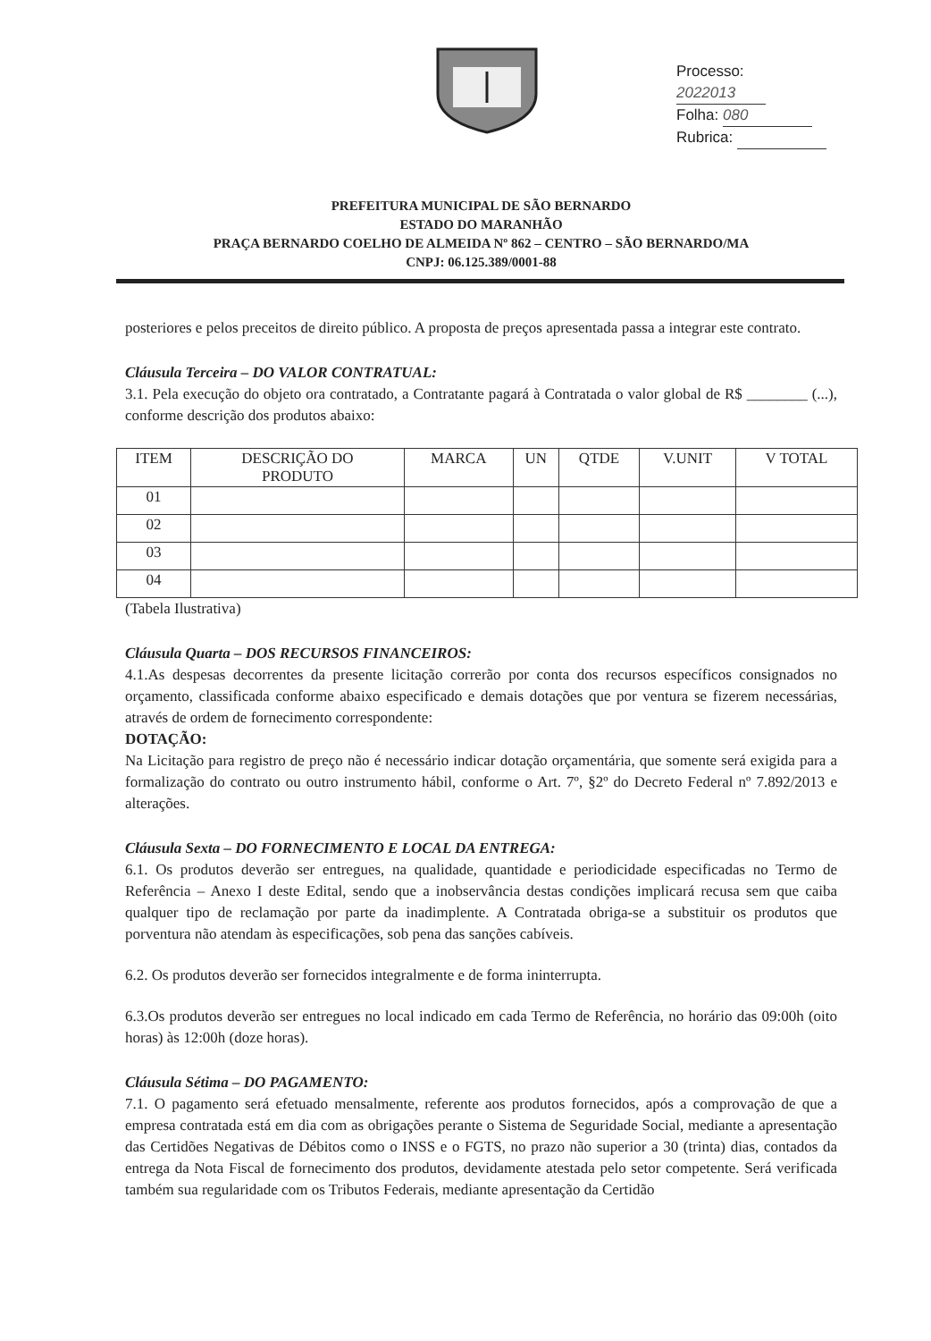Processo: 2022013
Folha: 080
Rubrica:
PREFEITURA MUNICIPAL DE SÃO BERNARDO
ESTADO DO MARANHÃO
PRAÇA BERNARDO COELHO DE ALMEIDA Nº 862 – CENTRO – SÃO BERNARDO/MA
CNPJ: 06.125.389/0001-88
posteriores e pelos preceitos de direito público. A proposta de preços apresentada passa a integrar este contrato.
Cláusula Terceira – DO VALOR CONTRATUAL:
3.1. Pela execução do objeto ora contratado, a Contratante pagará à Contratada o valor global de R$ ________ (...), conforme descrição dos produtos abaixo:
| ITEM | DESCRIÇÃO DO PRODUTO | MARCA | UN | QTDE | V.UNIT | V TOTAL |
| --- | --- | --- | --- | --- | --- | --- |
| 01 | | | | | | |
| 02 | | | | | | |
| 03 | | | | | | |
| 04 | | | | | | |
(Tabela Ilustrativa)
Cláusula Quarta – DOS RECURSOS FINANCEIROS:
4.1.As despesas decorrentes da presente licitação correrão por conta dos recursos específicos consignados no orçamento, classificada conforme abaixo especificado e demais dotações que por ventura se fizerem necessárias, através de ordem de fornecimento correspondente:
DOTAÇÃO:
Na Licitação para registro de preço não é necessário indicar dotação orçamentária, que somente será exigida para a formalização do contrato ou outro instrumento hábil, conforme o Art. 7º, §2º do Decreto Federal nº 7.892/2013 e alterações.
Cláusula Sexta – DO FORNECIMENTO E LOCAL DA ENTREGA:
6.1. Os produtos deverão ser entregues, na qualidade, quantidade e periodicidade especificadas no Termo de Referência – Anexo I deste Edital, sendo que a inobservância destas condições implicará recusa sem que caiba qualquer tipo de reclamação por parte da inadimplente. A Contratada obriga-se a substituir os produtos que porventura não atendam às especificações, sob pena das sanções cabíveis.
6.2. Os produtos deverão ser fornecidos integralmente e de forma ininterrupta.
6.3.Os produtos deverão ser entregues no local indicado em cada Termo de Referência, no horário das 09:00h (oito horas) às 12:00h (doze horas).
Cláusula Sétima – DO PAGAMENTO:
7.1. O pagamento será efetuado mensalmente, referente aos produtos fornecidos, após a comprovação de que a empresa contratada está em dia com as obrigações perante o Sistema de Seguridade Social, mediante a apresentação das Certidões Negativas de Débitos como o INSS e o FGTS, no prazo não superior a 30 (trinta) dias, contados da entrega da Nota Fiscal de fornecimento dos produtos, devidamente atestada pelo setor competente. Será verificada também sua regularidade com os Tributos Federais, mediante apresentação da Certidão